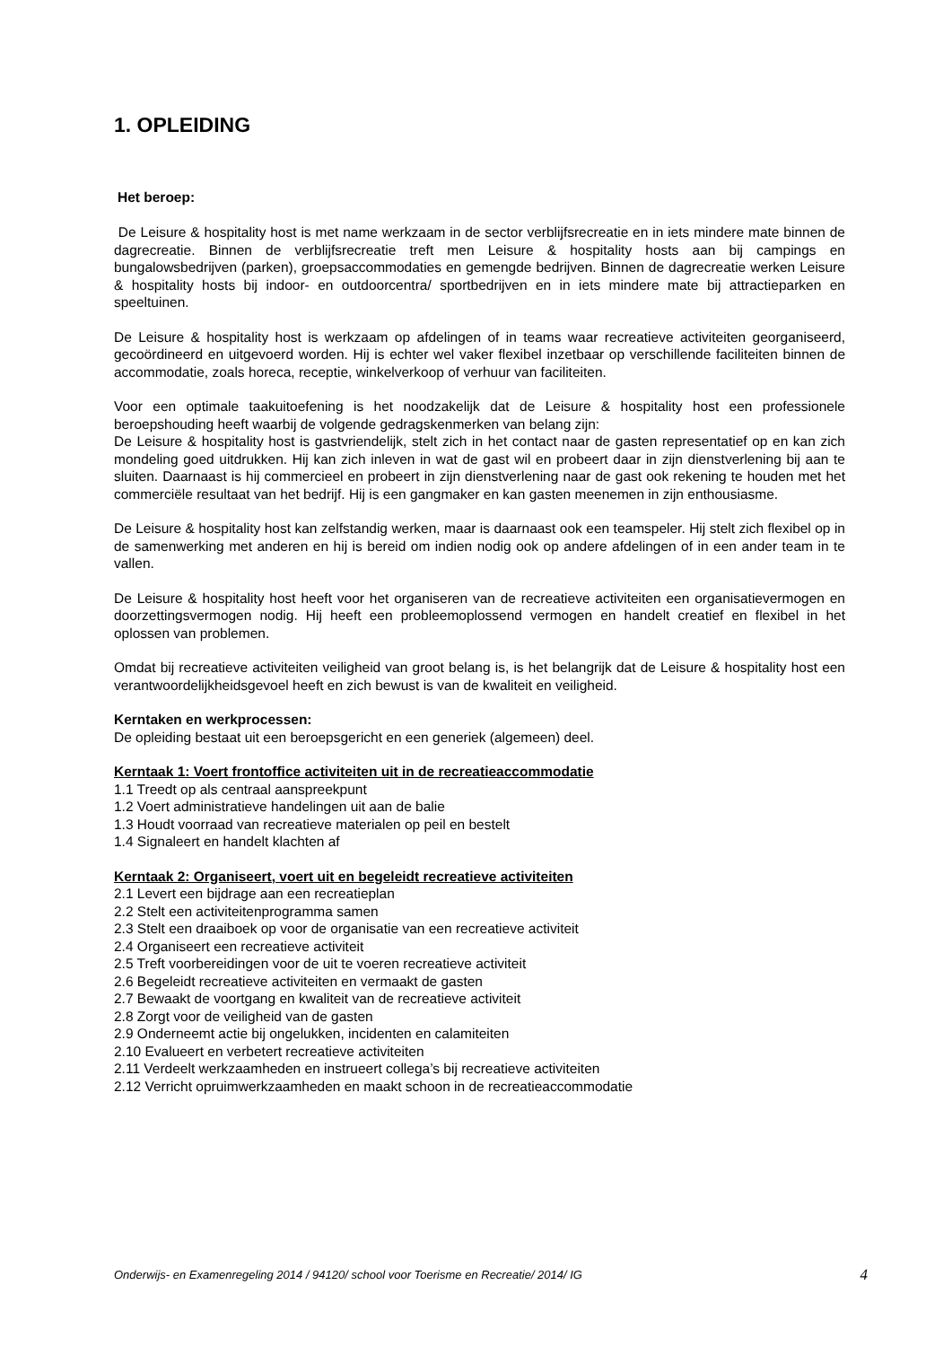1. OPLEIDING
Het beroep:
De Leisure & hospitality host is met name werkzaam in de sector verblijfsrecreatie en in iets mindere mate binnen de dagrecreatie. Binnen de verblijfsrecreatie treft men Leisure & hospitality hosts aan bij campings en bungalowsbedrijven (parken), groepsaccommodaties en gemengde bedrijven. Binnen de dagrecreatie werken Leisure & hospitality hosts bij indoor- en outdoorcentra/ sportbedrijven en in iets mindere mate bij attractieparken en speeltuinen.
De Leisure & hospitality host is werkzaam op afdelingen of in teams waar recreatieve activiteiten georganiseerd, gecoördineerd en uitgevoerd worden. Hij is echter wel vaker flexibel inzetbaar op verschillende faciliteiten binnen de accommodatie, zoals horeca, receptie, winkelverkoop of verhuur van faciliteiten.
Voor een optimale taakuitoefening is het noodzakelijk dat de Leisure & hospitality host een professionele beroepshouding heeft waarbij de volgende gedragskenmerken van belang zijn:
De Leisure & hospitality host is gastvriendelijk, stelt zich in het contact naar de gasten representatief op en kan zich mondeling goed uitdrukken. Hij kan zich inleven in wat de gast wil en probeert daar in zijn dienstverlening bij aan te sluiten. Daarnaast is hij commercieel en probeert in zijn dienstverlening naar de gast ook rekening te houden met het commerciële resultaat van het bedrijf. Hij is een gangmaker en kan gasten meenemen in zijn enthousiasme.
De Leisure & hospitality host kan zelfstandig werken, maar is daarnaast ook een teamspeler. Hij stelt zich flexibel op in de samenwerking met anderen en hij is bereid om indien nodig ook op andere afdelingen of in een ander team in te vallen.
De Leisure & hospitality host heeft voor het organiseren van de recreatieve activiteiten een organisatievermogen en doorzettingsvermogen nodig. Hij heeft een probleemoplossend vermogen en handelt creatief en flexibel in het oplossen van problemen.
Omdat bij recreatieve activiteiten veiligheid van groot belang is, is het belangrijk dat de Leisure & hospitality host een verantwoordelijkheidsgevoel heeft en zich bewust is van de kwaliteit en veiligheid.
Kerntaken en werkprocessen:
De opleiding bestaat uit een beroepsgericht en een generiek (algemeen) deel.
Kerntaak 1: Voert frontoffice activiteiten uit in de recreatieaccommodatie
1.1 Treedt op als centraal aanspreekpunt
1.2 Voert administratieve handelingen uit aan de balie
1.3 Houdt voorraad van recreatieve materialen op peil en bestelt
1.4 Signaleert en handelt klachten af
Kerntaak 2: Organiseert, voert uit en begeleidt recreatieve activiteiten
2.1 Levert een bijdrage aan een recreatieplan
2.2 Stelt een activiteitenprogramma samen
2.3 Stelt een draaiboek op voor de organisatie van een recreatieve activiteit
2.4 Organiseert een recreatieve activiteit
2.5 Treft voorbereidingen voor de uit te voeren recreatieve activiteit
2.6 Begeleidt recreatieve activiteiten en vermaakt de gasten
2.7 Bewaakt de voortgang en kwaliteit van de recreatieve activiteit
2.8 Zorgt voor de veiligheid van de gasten
2.9 Onderneemt actie bij ongelukken, incidenten en calamiteiten
2.10 Evalueert en verbetert recreatieve activiteiten
2.11 Verdeelt werkzaamheden en instrueert collega’s bij recreatieve activiteiten
2.12 Verricht opruimwerkzaamheden en maakt schoon in de recreatieaccommodatie
Onderwijs- en Examenregeling 2014 / 94120/ school voor Toerisme en Recreatie/ 2014/ IG 4